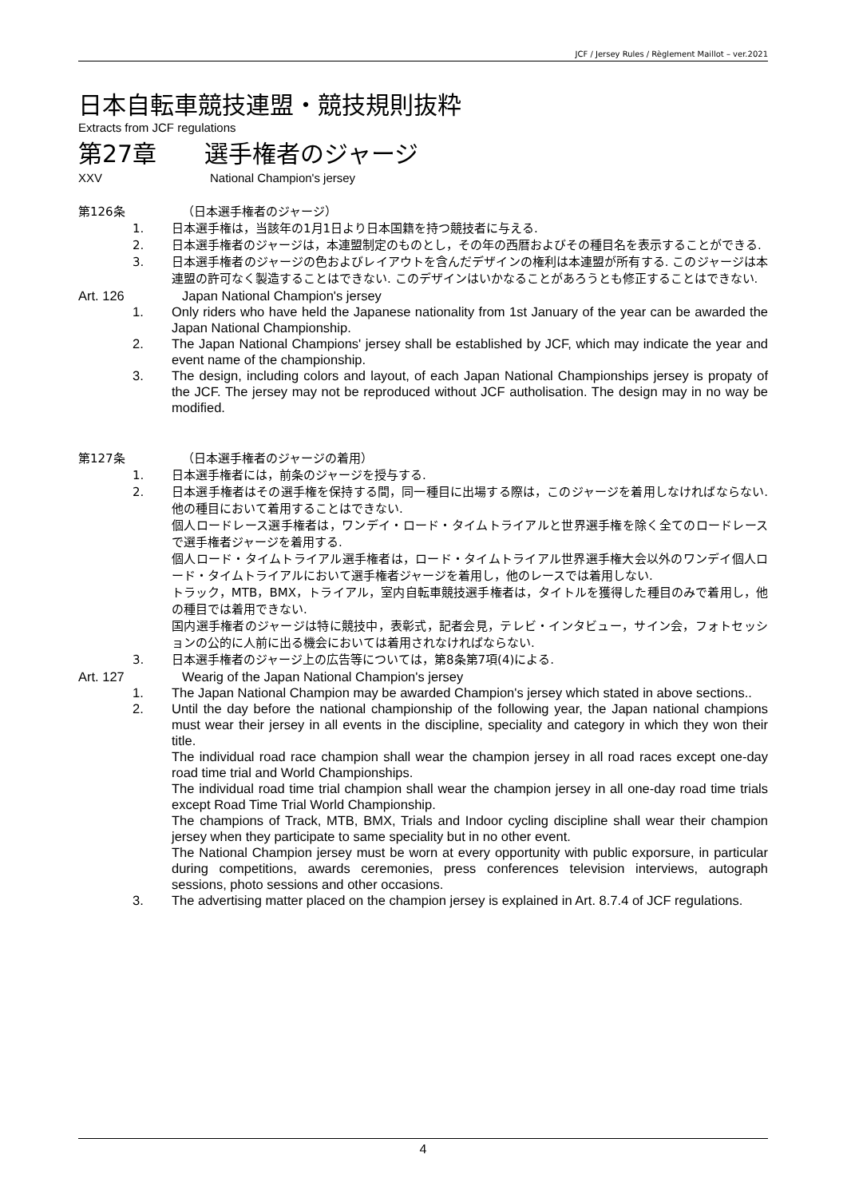JCF / Jersey Rules / Règlement Maillot – ver.2021
日本自転車競技連盟・競技規則抜粋
Extracts from JCF regulations
第27章　　選手権者のジャージ
XXV National Champion's jersey
第126条 （日本選手権者のジャージ）
1. 日本選手権は，当該年の1月1日より日本国籍を持つ競技者に与える.
2. 日本選手権者のジャージは，本連盟制定のものとし，その年の西暦およびその種目名を表示することができる.
3. 日本選手権者のジャージの色およびレイアウトを含んだデザインの権利は本連盟が所有する. このジャージは本連盟の許可なく製造することはできない. このデザインはいかなることがあろうとも修正することはできない.
Art. 126 Japan National Champion's jersey
1. Only riders who have held the Japanese nationality from 1st January of the year can be awarded the Japan National Championship.
2. The Japan National Champions' jersey shall be established by JCF, which may indicate the year and event name of the championship.
3. The design, including colors and layout, of each Japan National Championships jersey is propaty of the JCF. The jersey may not be reproduced without JCF autholisation. The design may in no way be modified.
第127条 （日本選手権者のジャージの着用）
1. 日本選手権者には，前条のジャージを授与する.
2. 日本選手権者はその選手権を保持する間，同一種目に出場する際は，このジャージを着用しなければならない. 他の種目において着用することはできない.
個人ロードレース選手権者は，ワンデイ・ロード・タイムトライアルと世界選手権を除く全てのロードレースで選手権者ジャージを着用する.
個人ロード・タイムトライアル選手権者は，ロード・タイムトライアル世界選手権大会以外のワンデイ個人ロード・タイムトライアルにおいて選手権者ジャージを着用し，他のレースでは着用しない.
トラック，MTB，BMX，トライアル，室内自転車競技選手権者は，タイトルを獲得した種目のみで着用し，他の種目では着用できない.
国内選手権者のジャージは特に競技中，表彰式，記者会見，テレビ・インタビュー，サイン会，フォトセッションの公的に人前に出る機会においては着用されなければならない.
3. 日本選手権者のジャージ上の広告等については，第8条第7項(4)による.
Art. 127 Wearig of the Japan National Champion's jersey
1. The Japan National Champion may be awarded Champion's jersey which stated in above sections..
2. Until the day before the national championship of the following year, the Japan national champions must wear their jersey in all events in the discipline, speciality and category in which they won their title.
The individual road race champion shall wear the champion jersey in all road races except one-day road time trial and World Championships.
The individual road time trial champion shall wear the champion jersey in all one-day road time trials except Road Time Trial World Championship.
The champions of Track, MTB, BMX, Trials and Indoor cycling discipline shall wear their champion jersey when they participate to same speciality but in no other event.
The National Champion jersey must be worn at every opportunity with public exporsure, in particular during competitions, awards ceremonies, press conferences television interviews, autograph sessions, photo sessions and other occasions.
3. The advertising matter placed on the champion jersey is explained in Art. 8.7.4 of JCF regulations.
4